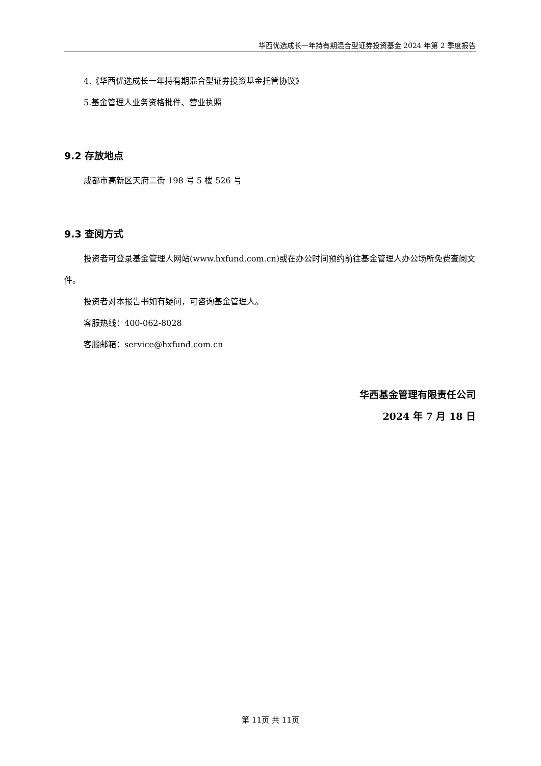华西优选成长一年持有期混合型证券投资基金 2024 年第 2 季度报告
4.《华西优选成长一年持有期混合型证券投资基金托管协议》
5.基金管理人业务资格批件、营业执照
9.2 存放地点
成都市高新区天府二街 198 号 5 楼 526 号
9.3 查阅方式
投资者可登录基金管理人网站(www.hxfund.com.cn)或在办公时间预约前往基金管理人办公场所免费查阅文件。
投资者对本报告书如有疑问，可咨询基金管理人。
客服热线：400-062-8028
客服邮箱：service@hxfund.com.cn
华西基金管理有限责任公司
2024 年 7 月 18 日
第 11页 共 11页